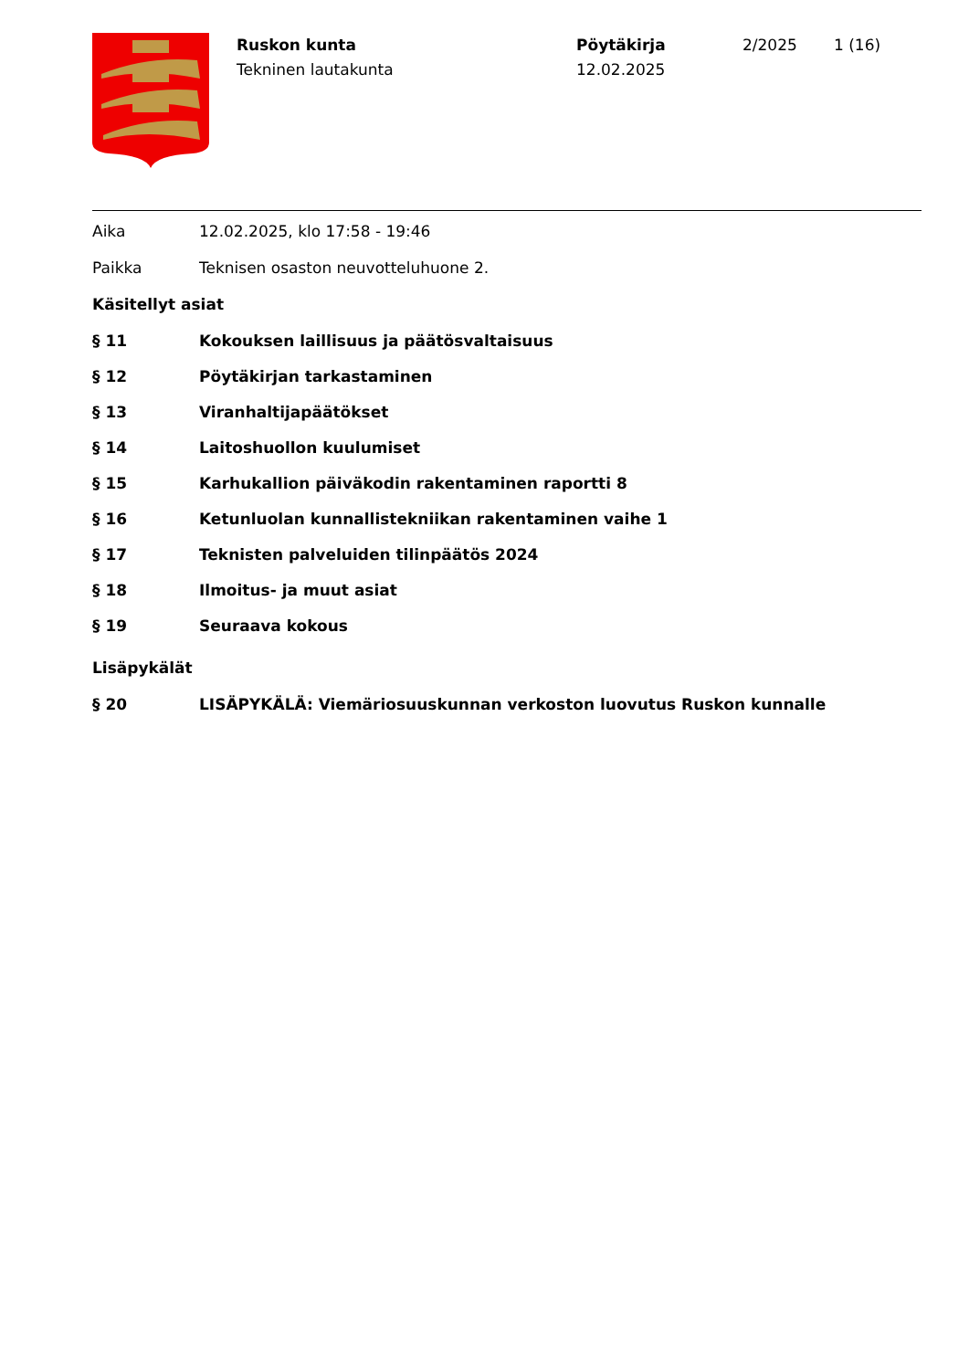Ruskon kunta
Tekninen lautakunta
Pöytäkirja
12.02.2025
2/2025 1 (16)
Aika 12.02.2025, klo 17:58 - 19:46
Paikka Teknisen osaston neuvotteluhuone 2.
Käsitellyt asiat
§ 11 Kokouksen laillisuus ja päätösvaltaisuus
§ 12 Pöytäkirjan tarkastaminen
§ 13 Viranhaltijapäätökset
§ 14 Laitoshuollon kuulumiset
§ 15 Karhukallion päiväkodin rakentaminen raportti 8
§ 16 Ketunluolan kunnallistekniikan rakentaminen vaihe 1
§ 17 Teknisten palveluiden tilinpäätös 2024
§ 18 Ilmoitus- ja muut asiat
§ 19 Seuraava kokous
Lisäpykälät
§ 20 LISÄPYKÄLÄ: Viemäriosuuskunnan verkoston luovutus Ruskon kunnalle